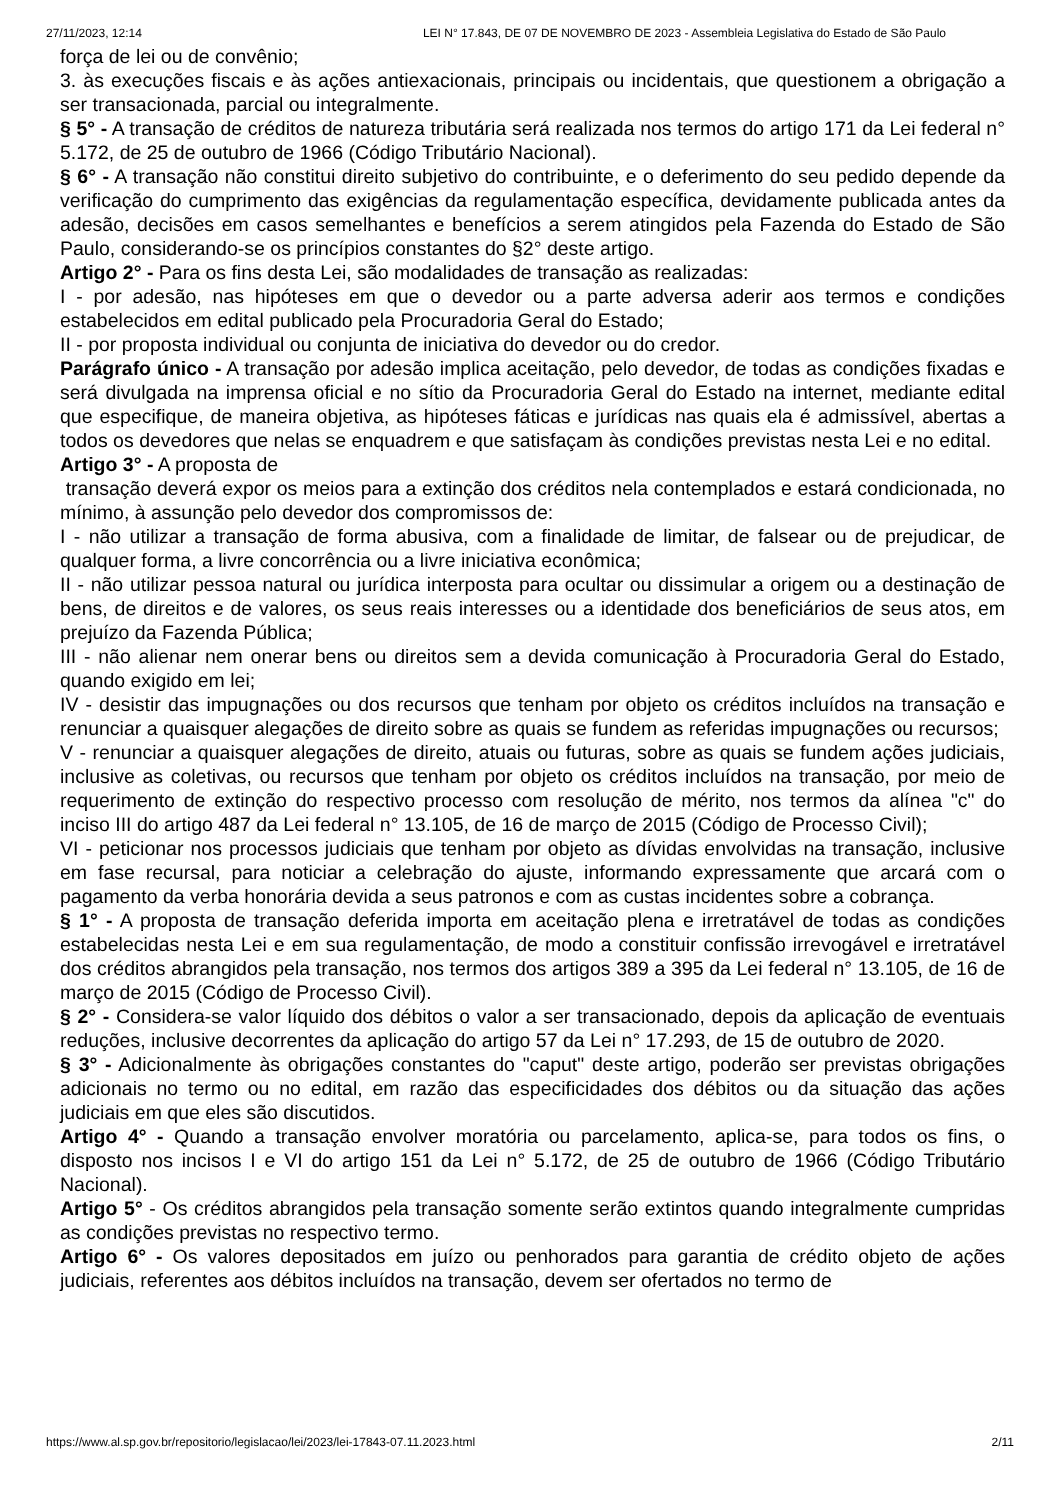27/11/2023, 12:14 LEI N° 17.843, DE 07 DE NOVEMBRO DE 2023 - Assembleia Legislativa do Estado de São Paulo
força de lei ou de convênio;
3. às execuções fiscais e às ações antiexacionais, principais ou incidentais, que questionem a obrigação a ser transacionada, parcial ou integralmente.
§ 5° - A transação de créditos de natureza tributária será realizada nos termos do artigo 171 da Lei federal n° 5.172, de 25 de outubro de 1966 (Código Tributário Nacional).
§ 6° - A transação não constitui direito subjetivo do contribuinte, e o deferimento do seu pedido depende da verificação do cumprimento das exigências da regulamentação específica, devidamente publicada antes da adesão, decisões em casos semelhantes e benefícios a serem atingidos pela Fazenda do Estado de São Paulo, considerando-se os princípios constantes do §2° deste artigo.
Artigo 2° - Para os fins desta Lei, são modalidades de transação as realizadas:
I - por adesão, nas hipóteses em que o devedor ou a parte adversa aderir aos termos e condições estabelecidos em edital publicado pela Procuradoria Geral do Estado;
II - por proposta individual ou conjunta de iniciativa do devedor ou do credor.
Parágrafo único - A transação por adesão implica aceitação, pelo devedor, de todas as condições fixadas e será divulgada na imprensa oficial e no sítio da Procuradoria Geral do Estado na internet, mediante edital que especifique, de maneira objetiva, as hipóteses fáticas e jurídicas nas quais ela é admissível, abertas a todos os devedores que nelas se enquadrem e que satisfaçam às condições previstas nesta Lei e no edital.
Artigo 3° - A proposta de
transação deverá expor os meios para a extinção dos créditos nela contemplados e estará condicionada, no mínimo, à assunção pelo devedor dos compromissos de:
I - não utilizar a transação de forma abusiva, com a finalidade de limitar, de falsear ou de prejudicar, de qualquer forma, a livre concorrência ou a livre iniciativa econômica;
II - não utilizar pessoa natural ou jurídica interposta para ocultar ou dissimular a origem ou a destinação de bens, de direitos e de valores, os seus reais interesses ou a identidade dos beneficiários de seus atos, em prejuízo da Fazenda Pública;
III - não alienar nem onerar bens ou direitos sem a devida comunicação à Procuradoria Geral do Estado, quando exigido em lei;
IV - desistir das impugnações ou dos recursos que tenham por objeto os créditos incluídos na transação e renunciar a quaisquer alegações de direito sobre as quais se fundem as referidas impugnações ou recursos;
V - renunciar a quaisquer alegações de direito, atuais ou futuras, sobre as quais se fundem ações judiciais, inclusive as coletivas, ou recursos que tenham por objeto os créditos incluídos na transação, por meio de requerimento de extinção do respectivo processo com resolução de mérito, nos termos da alínea "c" do inciso III do artigo 487 da Lei federal n° 13.105, de 16 de março de 2015 (Código de Processo Civil);
VI - peticionar nos processos judiciais que tenham por objeto as dívidas envolvidas na transação, inclusive em fase recursal, para noticiar a celebração do ajuste, informando expressamente que arcará com o pagamento da verba honorária devida a seus patronos e com as custas incidentes sobre a cobrança.
§ 1° - A proposta de transação deferida importa em aceitação plena e irretratável de todas as condições estabelecidas nesta Lei e em sua regulamentação, de modo a constituir confissão irrevogável e irretratável dos créditos abrangidos pela transação, nos termos dos artigos 389 a 395 da Lei federal n° 13.105, de 16 de março de 2015 (Código de Processo Civil).
§ 2° - Considera-se valor líquido dos débitos o valor a ser transacionado, depois da aplicação de eventuais reduções, inclusive decorrentes da aplicação do artigo 57 da Lei n° 17.293, de 15 de outubro de 2020.
§ 3° - Adicionalmente às obrigações constantes do "caput" deste artigo, poderão ser previstas obrigações adicionais no termo ou no edital, em razão das especificidades dos débitos ou da situação das ações judiciais em que eles são discutidos.
Artigo 4° - Quando a transação envolver moratória ou parcelamento, aplica-se, para todos os fins, o disposto nos incisos I e VI do artigo 151 da Lei n° 5.172, de 25 de outubro de 1966 (Código Tributário Nacional).
Artigo 5° - Os créditos abrangidos pela transação somente serão extintos quando integralmente cumpridas as condições previstas no respectivo termo.
Artigo 6° - Os valores depositados em juízo ou penhorados para garantia de crédito objeto de ações judiciais, referentes aos débitos incluídos na transação, devem ser ofertados no termo de
https://www.al.sp.gov.br/repositorio/legislacao/lei/2023/lei-17843-07.11.2023.html 2/11